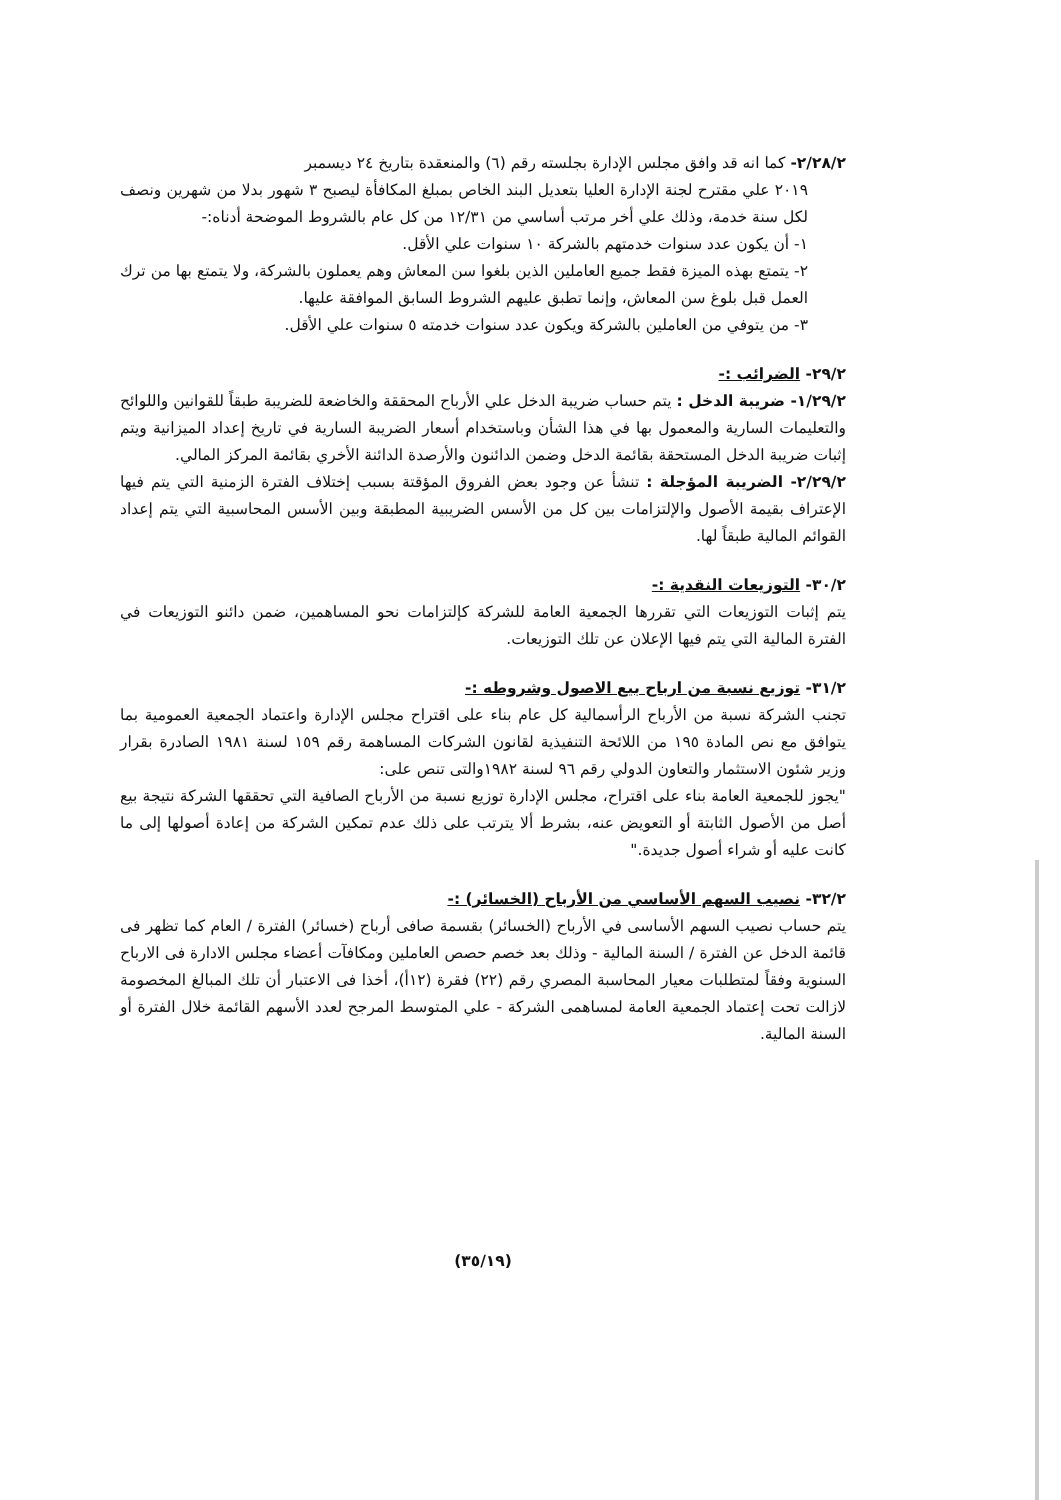٢/٢٨/٢- كما انه قد وافق مجلس الإدارة بجلسته رقم (٦) والمنعقدة بتاريخ ٢٤ ديسمبر
٢٠١٩ علي مقترح لجنة الإدارة العليا بتعديل البند الخاص بمبلغ المكافأة ليصبح ٣ شهور بدلا من شهرين ونصف لكل سنة خدمة، وذلك علي أخر مرتب أساسي من ١٢/٣١ من كل عام بالشروط الموضحة أدناه:-
١- أن يكون عدد سنوات خدمتهم بالشركة ١٠ سنوات علي الأقل.
٢- يتمتع بهذه الميزة فقط جميع العاملين الذين بلغوا سن المعاش وهم يعملون بالشركة، ولا يتمتع بها من ترك العمل قبل بلوغ سن المعاش، وإنما تطبق عليهم الشروط السابق الموافقة عليها.
٣- من يتوفي من العاملين بالشركة ويكون عدد سنوات خدمته ٥ سنوات علي الأقل.
٢٩/٢- الضرائب :-
١/٢٩/٢- ضريبة الدخل : يتم حساب ضريبة الدخل علي الأرباح المحققة والخاضعة للضريبة طبقاً للقوانين واللوائح والتعليمات السارية والمعمول بها في هذا الشأن وباستخدام أسعار الضريبة السارية في تاريخ إعداد الميزانية ويتم إثبات ضريبة الدخل المستحقة بقائمة الدخل وضمن الدائنون والأرصدة الدائنة الأخري بقائمة المركز المالي.
٢/٢٩/٢- الضريبة المؤجلة : تنشأ عن وجود بعض الفروق المؤقتة بسبب إختلاف الفترة الزمنية التي يتم فيها الإعتراف بقيمة الأصول والإلتزامات بين كل من الأسس الضريبية المطبقة وبين الأسس المحاسبية التي يتم إعداد القوائم المالية طبقاً لها.
٣٠/٢- التوزيعات النقدية :-
يتم إثبات التوزيعات التي تقررها الجمعية العامة للشركة كإلتزامات نحو المساهمين، ضمن دائنو التوزيعات في الفترة المالية التي يتم فيها الإعلان عن تلك التوزيعات.
٣١/٢- توزيع نسبة من ارباح بيع الاصول وشروطه :-
تجنب الشركة نسبة من الأرباح الرأسمالية كل عام بناء على اقتراح مجلس الإدارة واعتماد الجمعية العمومية بما يتوافق مع نص المادة ١٩٥ من اللائحة التنفيذية لقانون الشركات المساهمة رقم ١٥٩ لسنة ١٩٨١ الصادرة بقرار وزير شئون الاستثمار والتعاون الدولي رقم ٩٦ لسنة ١٩٨٢والتى تنص على:
"يجوز للجمعية العامة بناء على اقتراح، مجلس الإدارة توزيع نسبة من الأرباح الصافية التي تحققها الشركة نتيجة بيع أصل من الأصول الثابتة أو التعويض عنه، بشرط ألا يترتب على ذلك عدم تمكين الشركة من إعادة أصولها إلى ما كانت عليه أو شراء أصول جديدة."
٣٢/٢- نصيب السهم الأساسي من الأرباح (الخسائر) :-
يتم حساب نصيب السهم الأساسى في الأرباح (الخسائر) بقسمة صافى أرباح (خسائر) الفترة / العام كما تظهر فى قائمة الدخل عن الفترة / السنة المالية - وذلك بعد خصم حصص العاملين ومكافآت أعضاء مجلس الادارة فى الارباح السنوية وفقاً لمتطلبات معيار المحاسبة المصري رقم (٢٢) فقرة (١٢أ)، أخذا فى الاعتبار أن تلك المبالغ المخصومة لازالت تحت إعتماد الجمعية العامة لمساهمى الشركة - علي المتوسط المرجح لعدد الأسهم القائمة خلال الفترة أو السنة المالية.
(٣٥/١٩)